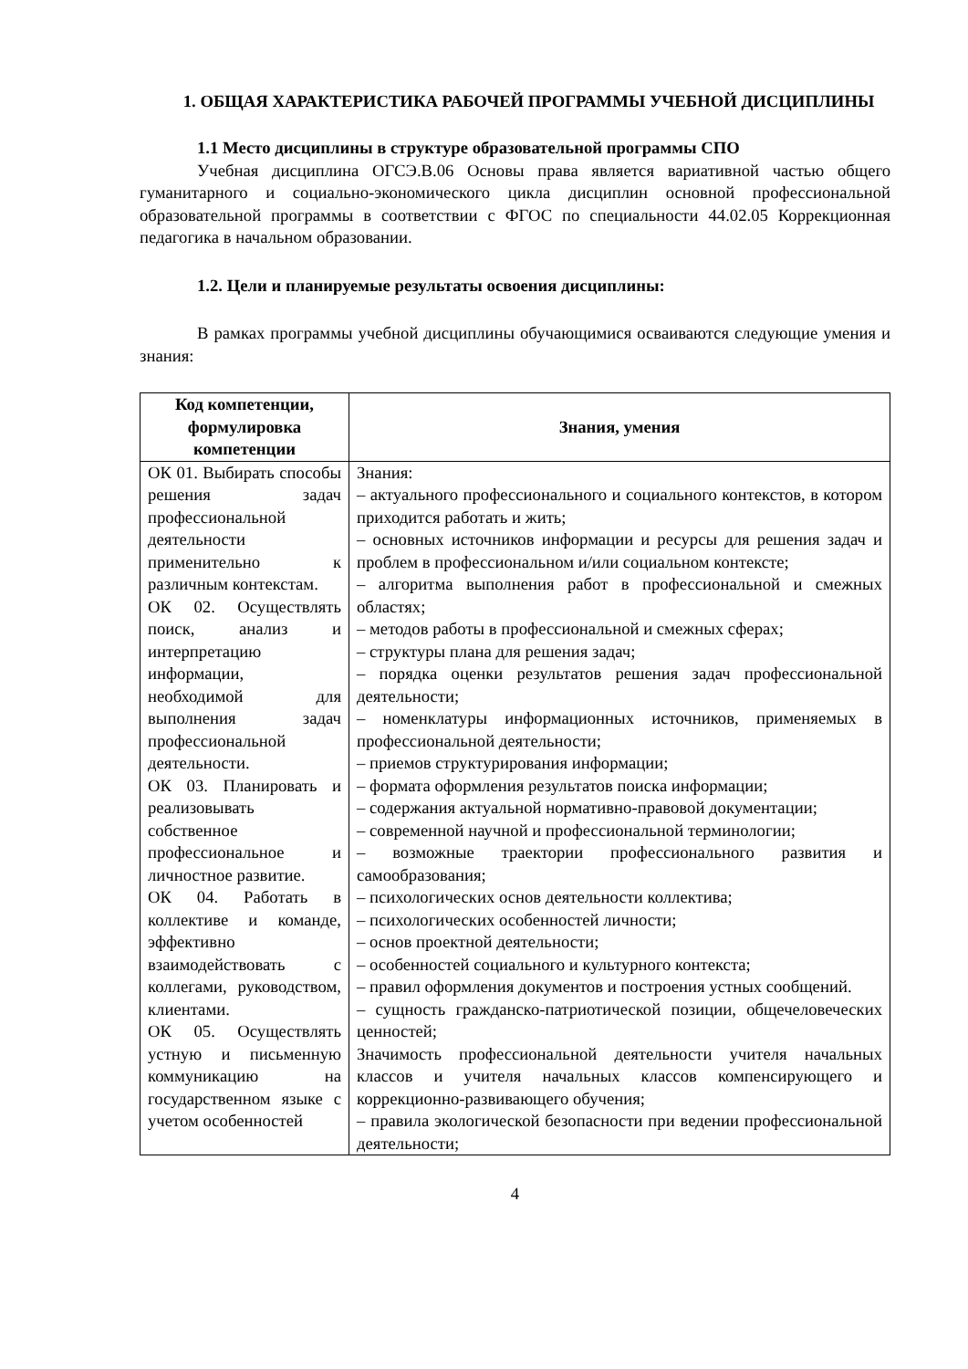1. ОБЩАЯ ХАРАКТЕРИСТИКА РАБОЧЕЙ ПРОГРАММЫ УЧЕБНОЙ ДИСЦИПЛИНЫ
1.1 Место дисциплины в структуре образовательной программы СПО
Учебная дисциплина ОГСЭ.В.06 Основы права является вариативной частью общего гуманитарного и социально-экономического цикла дисциплин основной профессиональной образовательной программы в соответствии с ФГОС по специальности 44.02.05 Коррекционная педагогика в начальном образовании.
1.2. Цели и планируемые результаты освоения дисциплины:
В рамках программы учебной дисциплины обучающимися осваиваются следующие умения и знания:
| Код компетенции, формулировка компетенции | Знания, умения |
| --- | --- |
| ОК 01. Выбирать способы решения задач профессиональной деятельности применительно к различным контекстам. ОК 02. Осуществлять поиск, анализ и интерпретацию информации, необходимой для выполнения задач профессиональной деятельности. ОК 03. Планировать и реализовывать собственное профессиональное и личностное развитие. ОК 04. Работать в коллективе и команде, эффективно взаимодействовать с коллегами, руководством, клиентами. ОК 05. Осуществлять устную и письменную коммуникацию на государственном языке с учетом особенностей | Знания: – актуального профессионального и социального контекстов, в котором приходится работать и жить; – основных источников информации и ресурсы для решения задач и проблем в профессиональном и/или социальном контексте; – алгоритма выполнения работ в профессиональной и смежных областях; – методов работы в профессиональной и смежных сферах; – структуры плана для решения задач; – порядка оценки результатов решения задач профессиональной деятельности; – номенклатуры информационных источников, применяемых в профессиональной деятельности; – приемов структурирования информации; – формата оформления результатов поиска информации; – содержания актуальной нормативно-правовой документации; – современной научной и профессиональной терминологии; – возможные траектории профессионального развития и самообразования; – психологических основ деятельности коллектива; – психологических особенностей личности; – основ проектной деятельности; – особенностей социального и культурного контекста; – правил оформления документов и построения устных сообщений. – сущность гражданско-патриотической позиции, общечеловеческих ценностей; Значимость профессиональной деятельности учителя начальных классов и учителя начальных классов компенсирующего и коррекционно-развивающего обучения; – правила экологической безопасности при ведении профессиональной деятельности; |
4